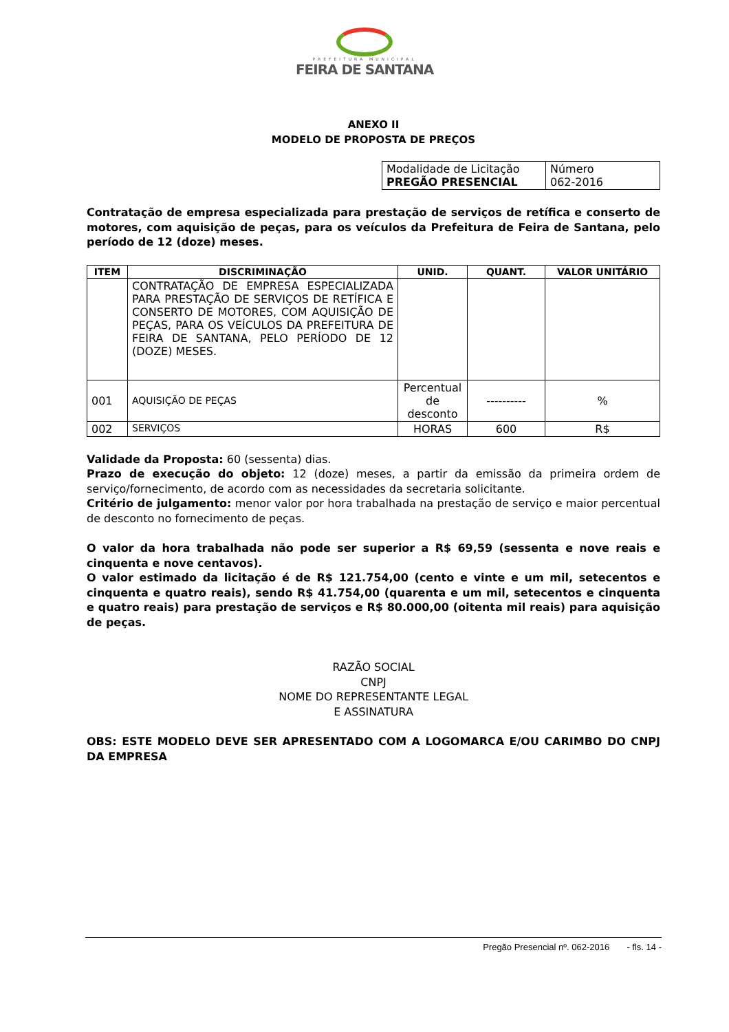PREFEITURA MUNICIPAL
FEIRA DE SANTANA
ANEXO II
MODELO DE PROPOSTA DE PREÇOS
| Modalidade de Licitação PREGÃO PRESENCIAL | Número 062-2016 |
Contratação de empresa especializada para prestação de serviços de retífica e conserto de motores, com aquisição de peças, para os veículos da Prefeitura de Feira de Santana, pelo período de 12 (doze) meses.
| ITEM | DISCRIMINAÇÃO | UNID. | QUANT. | VALOR UNITÁRIO |
| --- | --- | --- | --- | --- |
| | CONTRATAÇÃO DE EMPRESA ESPECIALIZADA PARA PRESTAÇÃO DE SERVIÇOS DE RETÍFICA E CONSERTO DE MOTORES, COM AQUISIÇÃO DE PEÇAS, PARA OS VEÍCULOS DA PREFEITURA DE FEIRA DE SANTANA, PELO PERÍODO DE 12 (DOZE) MESES. | | | |
| 001 | AQUISIÇÃO DE PEÇAS | Percentual de desconto | ---------- | % |
| 002 | SERVIÇOS | HORAS | 600 | R$ |
Validade da Proposta: 60 (sessenta) dias.
Prazo de execução do objeto: 12 (doze) meses, a partir da emissão da primeira ordem de serviço/fornecimento, de acordo com as necessidades da secretaria solicitante.
Critério de julgamento: menor valor por hora trabalhada na prestação de serviço e maior percentual de desconto no fornecimento de peças.
O valor da hora trabalhada não pode ser superior a R$ 69,59 (sessenta e nove reais e cinquenta e nove centavos).
O valor estimado da licitação é de R$ 121.754,00 (cento e vinte e um mil, setecentos e cinquenta e quatro reais), sendo R$ 41.754,00 (quarenta e um mil, setecentos e cinquenta e quatro reais) para prestação de serviços e R$ 80.000,00 (oitenta mil reais) para aquisição de peças.
RAZÃO SOCIAL
CNPJ
NOME DO REPRESENTANTE LEGAL
E ASSINATURA
OBS: ESTE MODELO DEVE SER APRESENTADO COM A LOGOMARCA E/OU CARIMBO DO CNPJ DA EMPRESA
Pregão Presencial nº. 062-2016 - fls. 14 -